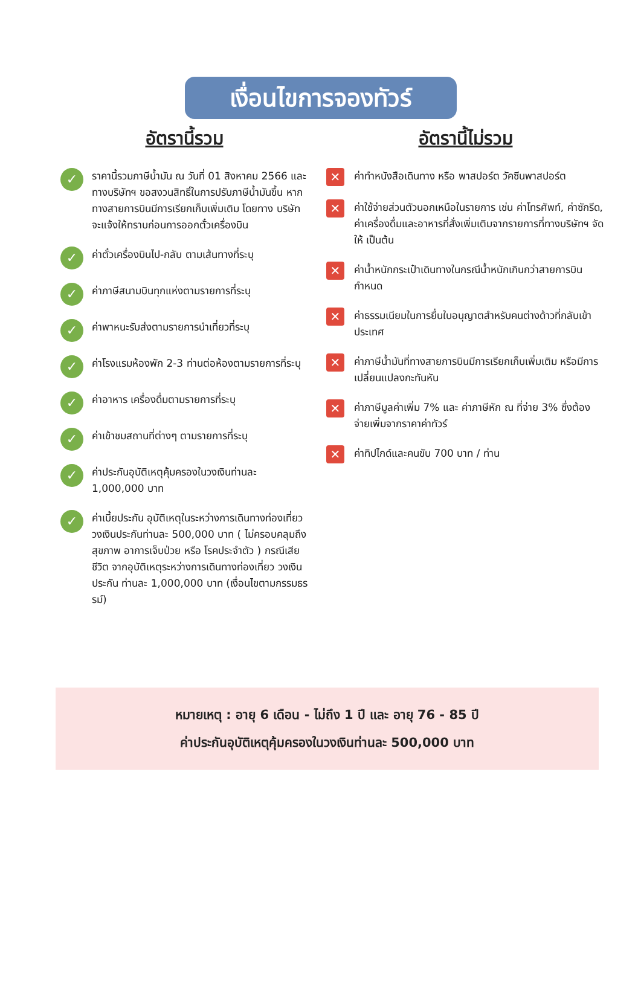เงื่อนไขการจองทัวร์
อัตรานี้รวม
✓ ราคานี้รวมภาษีน้ำมัน ณ วันที่ 01 สิงหาคม 2566 และ ทางบริษัทฯ ขอสงวนสิทธิ์ในการปรับภาษีน้ำมันขึ้น หากทางสายการบินมีการเรียกเก็บเพิ่มเติม โดยทาง บริษัท จะแจ้งให้ทราบก่อนการออกตั๋วเครื่องบิน
✓ ค่าตั๋วเครื่องบินไป-กลับ ตามเส้นทางที่ระบุ
✓ ค่าภาษีสนามบินทุกแห่งตามรายการที่ระบุ
✓ ค่าพาหนะรับส่งตามรายการนำเที่ยวที่ระบุ
✓ ค่าโรงแรมห้องพัก 2-3 ท่านต่อห้องตามรายการที่ระบุ
✓ ค่าอาหาร เครื่องดื่มตามรายการที่ระบุ
✓ ค่าเข้าชมสถานที่ต่างๆ ตามรายการที่ระบุ
✓ ค่าประกันอุบัติเหตุคุ้มครองในวงเงินท่านละ 1,000,000 บาท
✓ ค่าเบี้ยประกัน อุบัติเหตุในระหว่างการเดินทางท่องเที่ยว วงเงินประกันท่านละ 500,000 บาท ( ไม่ครอบคลุมถึง สุขภาพ อาการเจ็บป่วย หรือ โรคประจำตัว ) กรณีเสียชีวิต จากอุบัติเหตุระหว่างการเดินทางท่องเที่ยว วงเงินประกัน ท่านละ 1,000,000 บาท (เงื่อนไขตามกรรมธรรม์)
อัตรานี้ไม่รวม
✕ ค่าทำหนังสือเดินทาง หรือ พาสปอร์ต วัคซีนพาสปอร์ต
✕ ค่าใช้จ่ายส่วนตัวนอกเหนือในรายการ เช่น ค่าโทรศัพท์, ค่าซักรีด, ค่าเครื่องดื่มและอาหารที่สั่งเพิ่มเติมจากรายการที่ทางบริษัทฯ จัดให้ เป็นต้น
✕ ค่าน้ำหนักกระเป๋าเดินทางในกรณีน้ำหนักเกินกว่าสายการบินกำหนด
✕ ค่าธรรมเนียมในการยื่นใบอนุญาตสำหรับคนต่างด้าวที่กลับเข้าประเทศ
✕ ค่าภาษีน้ำมันที่ทางสายการบินมีการเรียกเก็บเพิ่มเติม หรือมีการเปลี่ยนแปลงกะทันหัน
✕ ค่าภาษีมูลค่าเพิ่ม 7% และ ค่าภาษีหัก ณ ที่จ่าย 3% ซึ่งต้องจ่ายเพิ่มจากราคาค่าทัวร์
✕ ค่าทิปไกด์และคนขับ 700 บาท / ท่าน
หมายเหตุ : อายุ 6 เดือน - ไม่ถึง 1 ปี และ อายุ 76 - 85 ปี
ค่าประกันอุบัติเหตุคุ้มครองในวงเงินท่านละ 500,000 บาท